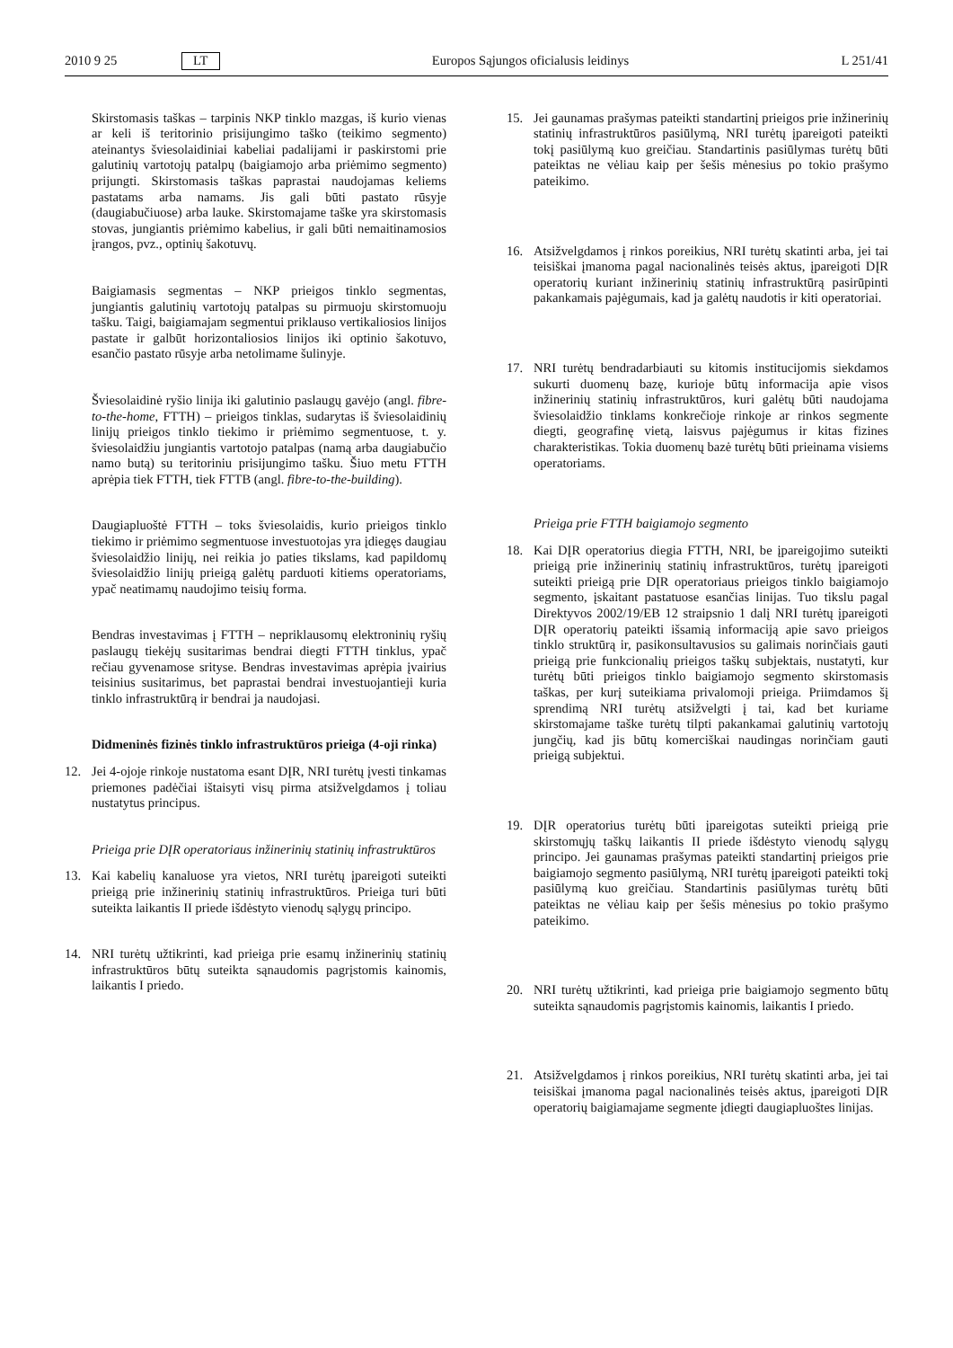2010 9 25 LT Europos Sąjungos oficialusis leidinys L 251/41
Skirstomasis taškas – tarpinis NKP tinklo mazgas, iš kurio vienas ar keli iš teritorinio prisijungimo taško (teikimo segmento) ateinantys šviesolaidiniai kabeliai padalijami ir paskirstomi prie galutinių vartotojų patalpų (baigiamojo arba priėmimo segmento) prijungti. Skirstomasis taškas paprastai naudojamas keliems pastatams arba namams. Jis gali būti pastato rūsyje (daugiabučiuose) arba lauke. Skirstomajame taške yra skirstomasis stovas, jungiantis priėmimo kabelius, ir gali būti nemaitinamosios įrangos, pvz., optinių šakotuvų.
Baigiamasis segmentas – NKP prieigos tinklo segmentas, jungiantis galutinių vartotojų patalpas su pirmuoju skirstomuoju tašku. Taigi, baigiamajam segmentui priklauso vertikaliosios linijos pastate ir galbūt horizontaliosios linijos iki optinio šakotuvo, esančio pastato rūsyje arba netolimame šulinyje.
Šviesolaidinė ryšio linija iki galutinio paslaugų gavėjo (angl. fibre-to-the-home, FTTH) – prieigos tinklas, sudarytas iš šviesolaidinių linijų prieigos tinklo tiekimo ir priėmimo segmentuose, t. y. šviesolaidžiu jungiantis vartotojo patalpas (namą arba daugiabučio namo butą) su teritoriniu prisijungimo tašku. Šiuo metu FTTH aprėpia tiek FTTH, tiek FTTB (angl. fibre-to-the-building).
Daugiapluoštė FTTH – toks šviesolaidis, kurio prieigos tinklo tiekimo ir priėmimo segmentuose investuotojas yra įdiegęs daugiau šviesolaidžio linijų, nei reikia jo paties tikslams, kad papildomų šviesolaidžio linijų prieigą galėtų parduoti kitiems operatoriams, ypač neatimamų naudojimo teisių forma.
Bendras investavimas į FTTH – nepriklausomų elektroninių ryšių paslaugų tiekėjų susitarimas bendrai diegti FTTH tinklus, ypač rečiau gyvenamose srityse. Bendras investavimas aprėpia įvairius teisinius susitarimus, bet paprastai bendrai investuojantieji kuria tinklo infrastruktūrą ir bendrai ja naudojasi.
Didmeninės fizinės tinklo infrastruktūros prieiga (4-oji rinka)
12. Jei 4-ojoje rinkoje nustatoma esant DĮR, NRI turėtų įvesti tinkamas priemones padėčiai ištaisyti visų pirma atsižvelgdamos į toliau nustatytus principus.
Prieiga prie DĮR operatoriaus inžinerinių statinių infrastruktūros
13. Kai kabelių kanaluose yra vietos, NRI turėtų įpareigoti suteikti prieigą prie inžinerinių statinių infrastruktūros. Prieiga turi būti suteikta laikantis II priede išdėstyto vienodų sąlygų principo.
14. NRI turėtų užtikrinti, kad prieiga prie esamų inžinerinių statinių infrastruktūros būtų suteikta sąnaudomis pagrįstomis kainomis, laikantis I priedo.
15. Jei gaunamas prašymas pateikti standartinį prieigos prie inžinerinių statinių infrastruktūros pasiūlymą, NRI turėtų įpareigoti pateikti tokį pasiūlymą kuo greičiau. Standartinis pasiūlymas turėtų būti pateiktas ne vėliau kaip per šešis mėnesius po tokio prašymo pateikimo.
16. Atsižvelgdamos į rinkos poreikius, NRI turėtų skatinti arba, jei tai teisiškai įmanoma pagal nacionalinės teisės aktus, įpareigoti DĮR operatorių kuriant inžinerinių statinių infrastruktūrą pasirūpinti pakankamais pajėgumais, kad ja galėtų naudotis ir kiti operatoriai.
17. NRI turėtų bendradarbiauti su kitomis institucijomis siekdamos sukurti duomenų bazę, kurioje būtų informacija apie visos inžinerinių statinių infrastruktūros, kuri galėtų būti naudojama šviesolaidžio tinklams konkrečioje rinkoje ar rinkos segmente diegti, geografinę vietą, laisvus pajėgumus ir kitas fizines charakteristikas. Tokia duomenų bazė turėtų būti prieinama visiems operatoriams.
Prieiga prie FTTH baigiamojo segmento
18. Kai DĮR operatorius diegia FTTH, NRI, be įpareigojimo suteikti prieigą prie inžinerinių statinių infrastruktūros, turėtų įpareigoti suteikti prieigą prie DĮR operatoriaus prieigos tinklo baigiamojo segmento, įskaitant pastatuose esančias linijas. Tuo tikslu pagal Direktyvos 2002/19/EB 12 straipsnio 1 dalį NRI turėtų įpareigoti DĮR operatorių pateikti išsamią informaciją apie savo prieigos tinklo struktūrą ir, pasikonsultavusios su galimais norinčiais gauti prieigą prie funkcionalių prieigos taškų subjektais, nustatyti, kur turėtų būti prieigos tinklo baigiamojo segmento skirstomasis taškas, per kurį suteikiama privalomoji prieiga. Priimdamos šį sprendimą NRI turėtų atsižvelgti į tai, kad bet kuriame skirstomajame taške turėtų tilpti pakankamai galutinių vartotojų jungčių, kad jis būtų komerciškai naudingas norinčiam gauti prieigą subjektui.
19. DĮR operatorius turėtų būti įpareigotas suteikti prieigą prie skirstomųjų taškų laikantis II priede išdėstyto vienodų sąlygų principo. Jei gaunamas prašymas pateikti standartinį prieigos prie baigiamojo segmento pasiūlymą, NRI turėtų įpareigoti pateikti tokį pasiūlymą kuo greičiau. Standartinis pasiūlymas turėtų būti pateiktas ne vėliau kaip per šešis mėnesius po tokio prašymo pateikimo.
20. NRI turėtų užtikrinti, kad prieiga prie baigiamojo segmento būtų suteikta sąnaudomis pagrįstomis kainomis, laikantis I priedo.
21. Atsižvelgdamos į rinkos poreikius, NRI turėtų skatinti arba, jei tai teisiškai įmanoma pagal nacionalinės teisės aktus, įpareigoti DĮR operatorių baigiamajame segmente įdiegti daugiapluoštes linijas.